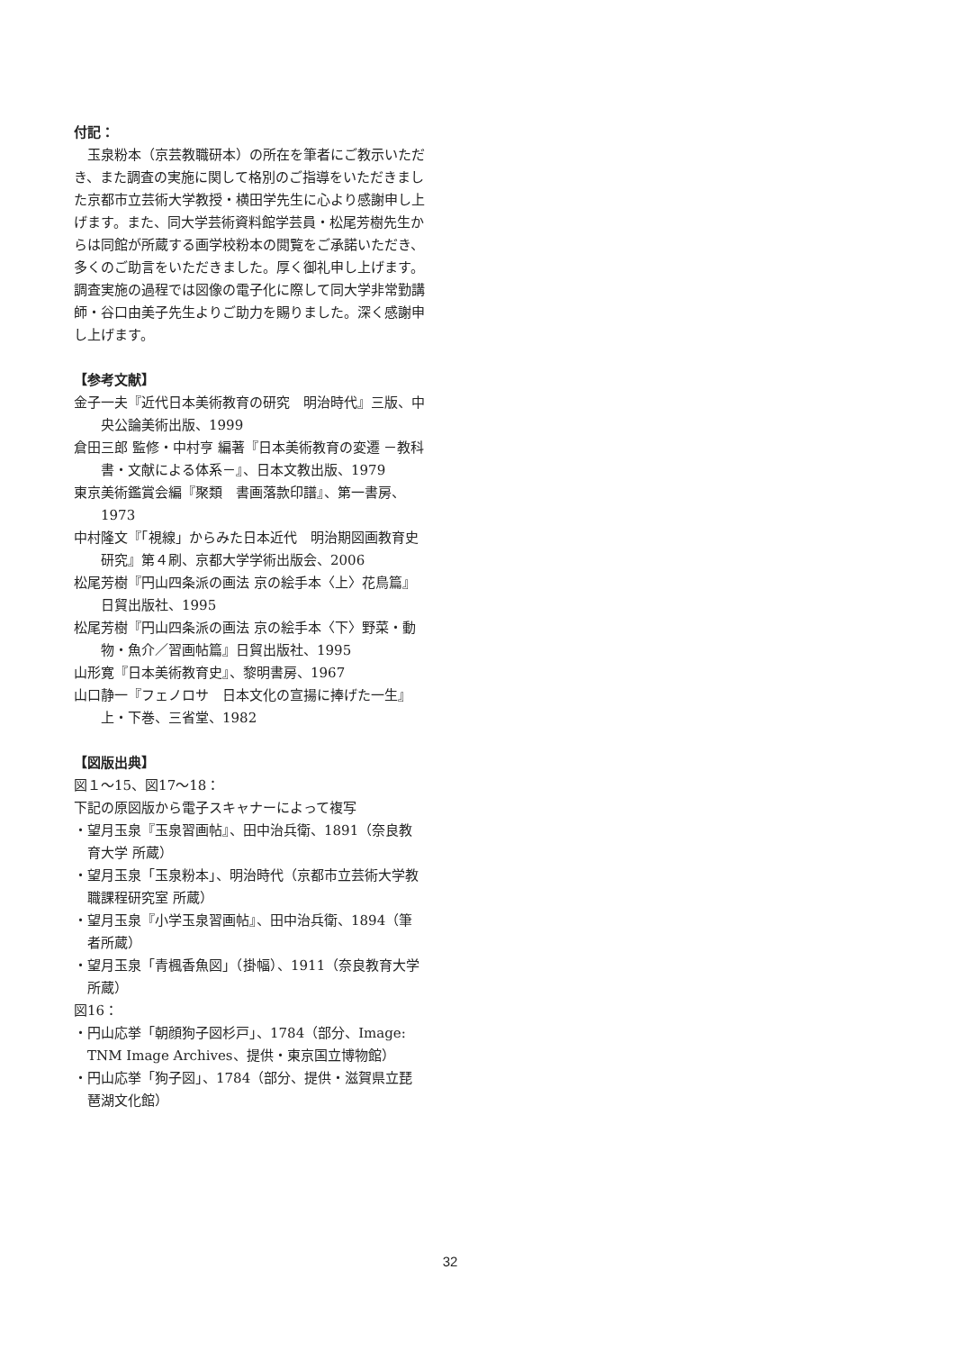付記：
玉泉粉本（京芸教職研本）の所在を筆者にご教示いただき、また調査の実施に関して格別のご指導をいただきました京都市立芸術大学教授・横田学先生に心より感謝申し上げます。また、同大学芸術資料館学芸員・松尾芳樹先生からは同館が所蔵する画学校粉本の閲覧をご承諾いただき、多くのご助言をいただきました。厚く御礼申し上げます。調査実施の過程では図像の電子化に際して同大学非常勤講師・谷口由美子先生よりご助力を賜りました。深く感謝申し上げます。
【参考文献】
金子一夫『近代日本美術教育の研究　明治時代』三版、中央公論美術出版、1999
倉田三郎 監修・中村亨 編著『日本美術教育の変遷 －教科書・文献による体系－』、日本文教出版、1979
東京美術鑑賞会編『聚類　書画落款印譜』、第一書房、1973
中村隆文『「視線」からみた日本近代　明治期図画教育史研究』第４刷、京都大学学術出版会、2006
松尾芳樹『円山四条派の画法 京の絵手本〈上〉花鳥篇』日貿出版社、1995
松尾芳樹『円山四条派の画法 京の絵手本〈下〉野菜・動物・魚介／習画帖篇』日貿出版社、1995
山形寛『日本美術教育史』、黎明書房、1967
山口静一『フェノロサ　日本文化の宣揚に捧げた一生』上・下巻、三省堂、1982
【図版出典】
図１～15、図17～18：
下記の原図版から電子スキャナーによって複写
・望月玉泉『玉泉習画帖』、田中治兵衛、1891（奈良教育大学 所蔵）
・望月玉泉「玉泉粉本」、明治時代（京都市立芸術大学教職課程研究室 所蔵）
・望月玉泉『小学玉泉習画帖』、田中治兵衛、1894（筆者所蔵）
・望月玉泉「青楓香魚図」（掛幅）、1911（奈良教育大学 所蔵）
図16：
・円山応挙「朝顔狗子図杉戸」、1784（部分、Image: TNM Image Archives、提供・東京国立博物館）
・円山応挙「狗子図」、1784（部分、提供・滋賀県立琵琶湖文化館）
32